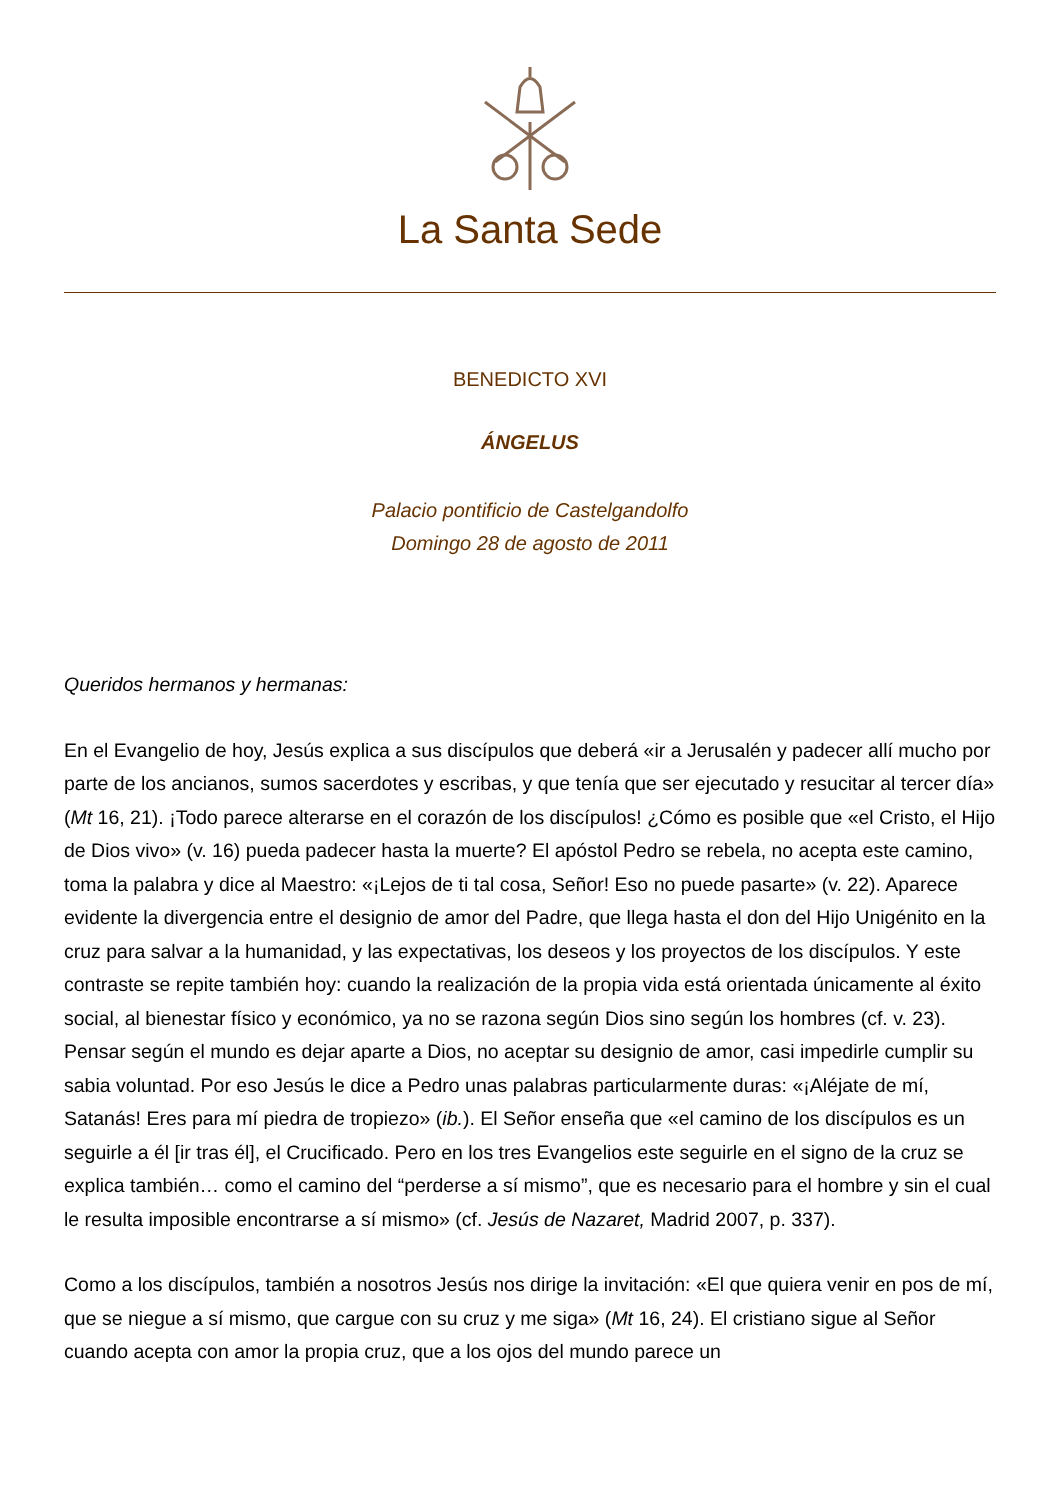La Santa Sede
BENEDICTO XVI
ÁNGELUS
Palacio pontificio de Castelgandolfo
Domingo 28 de agosto de 2011
Queridos hermanos y hermanas:
En el Evangelio de hoy, Jesús explica a sus discípulos que deberá «ir a Jerusalén y padecer allí mucho por parte de los ancianos, sumos sacerdotes y escribas, y que tenía que ser ejecutado y resucitar al tercer día» (Mt 16, 21). ¡Todo parece alterarse en el corazón de los discípulos! ¿Cómo es posible que «el Cristo, el Hijo de Dios vivo» (v. 16) pueda padecer hasta la muerte? El apóstol Pedro se rebela, no acepta este camino, toma la palabra y dice al Maestro: «¡Lejos de ti tal cosa, Señor! Eso no puede pasarte» (v. 22). Aparece evidente la divergencia entre el designio de amor del Padre, que llega hasta el don del Hijo Unigénito en la cruz para salvar a la humanidad, y las expectativas, los deseos y los proyectos de los discípulos. Y este contraste se repite también hoy: cuando la realización de la propia vida está orientada únicamente al éxito social, al bienestar físico y económico, ya no se razona según Dios sino según los hombres (cf. v. 23). Pensar según el mundo es dejar aparte a Dios, no aceptar su designio de amor, casi impedirle cumplir su sabia voluntad. Por eso Jesús le dice a Pedro unas palabras particularmente duras: «¡Aléjate de mí, Satanás! Eres para mí piedra de tropiezo» (ib.). El Señor enseña que «el camino de los discípulos es un seguirle a él [ir tras él], el Crucificado. Pero en los tres Evangelios este seguirle en el signo de la cruz se explica también… como el camino del “perderse a sí mismo”, que es necesario para el hombre y sin el cual le resulta imposible encontrarse a sí mismo» (cf. Jesús de Nazaret, Madrid 2007, p. 337).
Como a los discípulos, también a nosotros Jesús nos dirige la invitación: «El que quiera venir en pos de mí, que se niegue a sí mismo, que cargue con su cruz y me siga» (Mt 16, 24). El cristiano sigue al Señor cuando acepta con amor la propia cruz, que a los ojos del mundo parece un